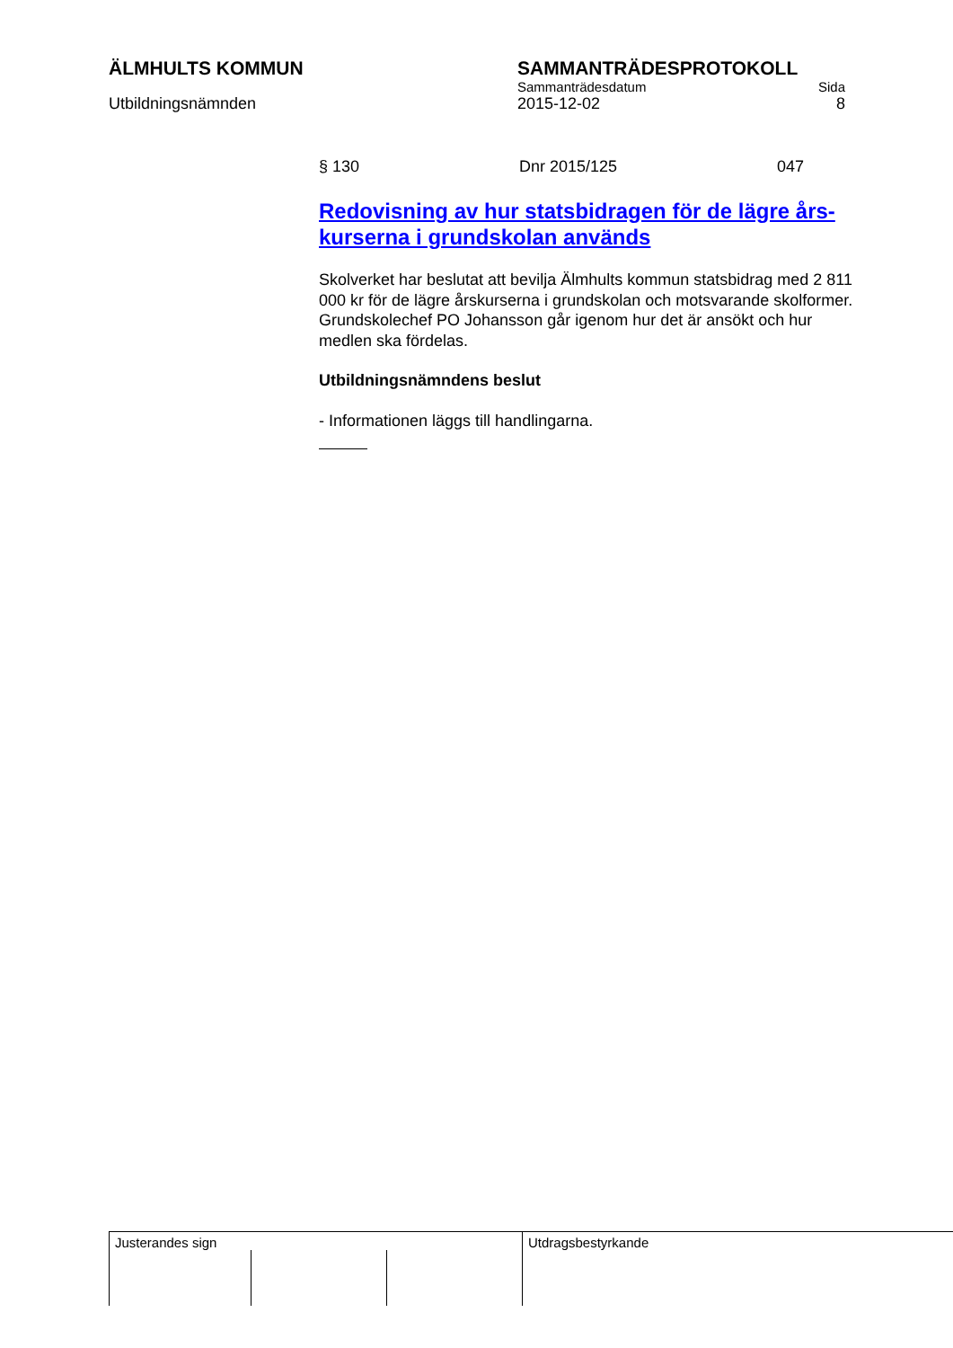ÄLMHULTS KOMMUN SAMMANTRÄDESPROTOKOLL
Sammanträdesdatum Sida
Utbildningsnämnden 2015-12-02 8
§ 130 Dnr 2015/125 047
Redovisning av hur statsbidragen för de lägre års-kurserna i grundskolan används
Skolverket har beslutat att bevilja Älmhults kommun statsbidrag med 2 811 000 kr för de lägre årskurserna i grundskolan och motsvarande skolformer.
Grundskolechef PO Johansson går igenom hur det är ansökt och hur medlen ska fördelas.
Utbildningsnämndens beslut
- Informationen läggs till handlingarna.
Justerandes sign Utdragsbestyrkande